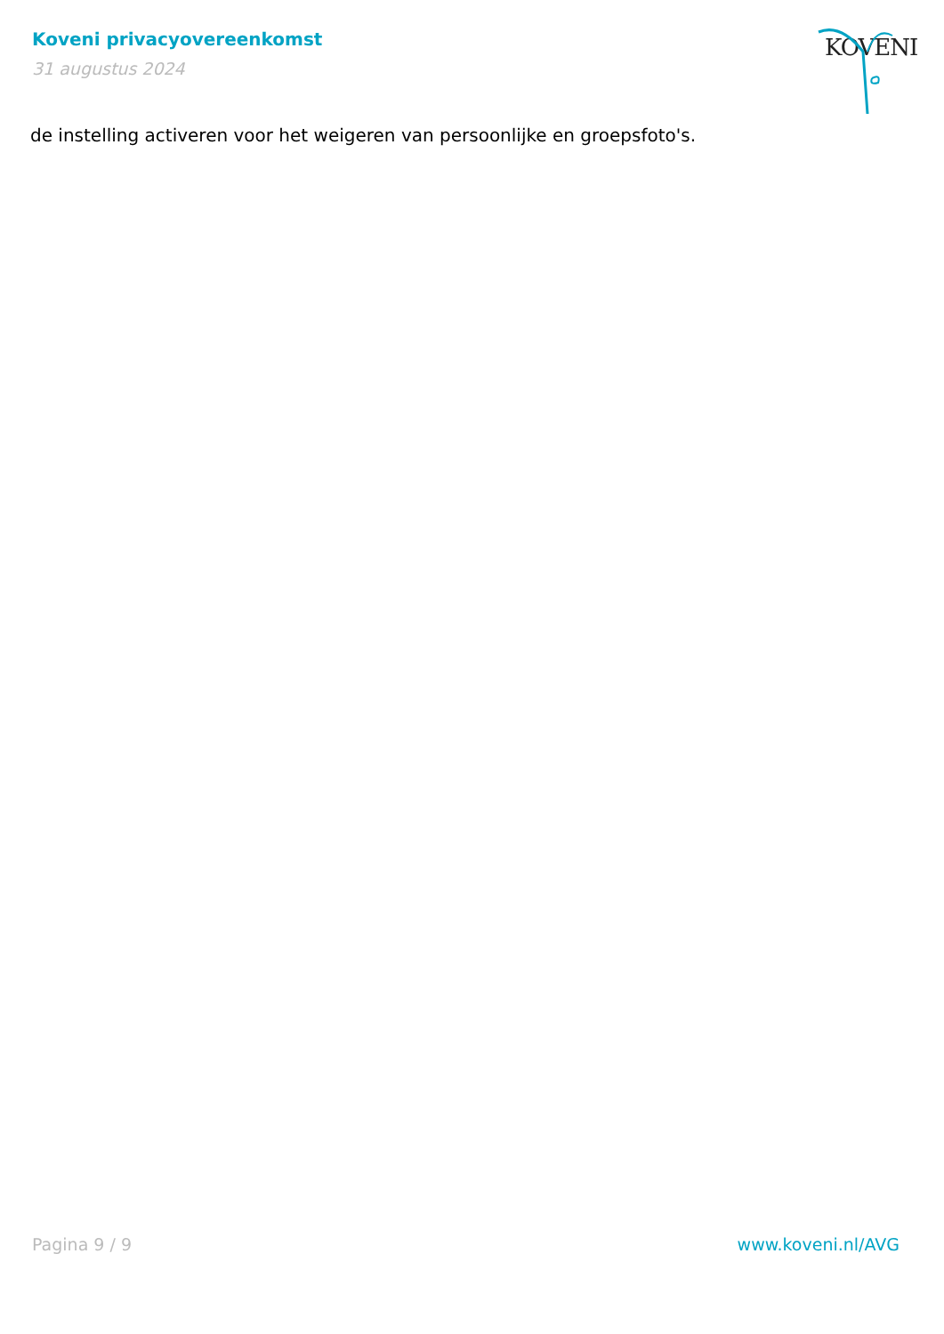Koveni privacyovereenkomst
31 augustus 2024
KOVENI
de instelling activeren voor het weigeren van persoonlijke en groepsfoto's.
Pagina 9 / 9 www.koveni.nl/AVG